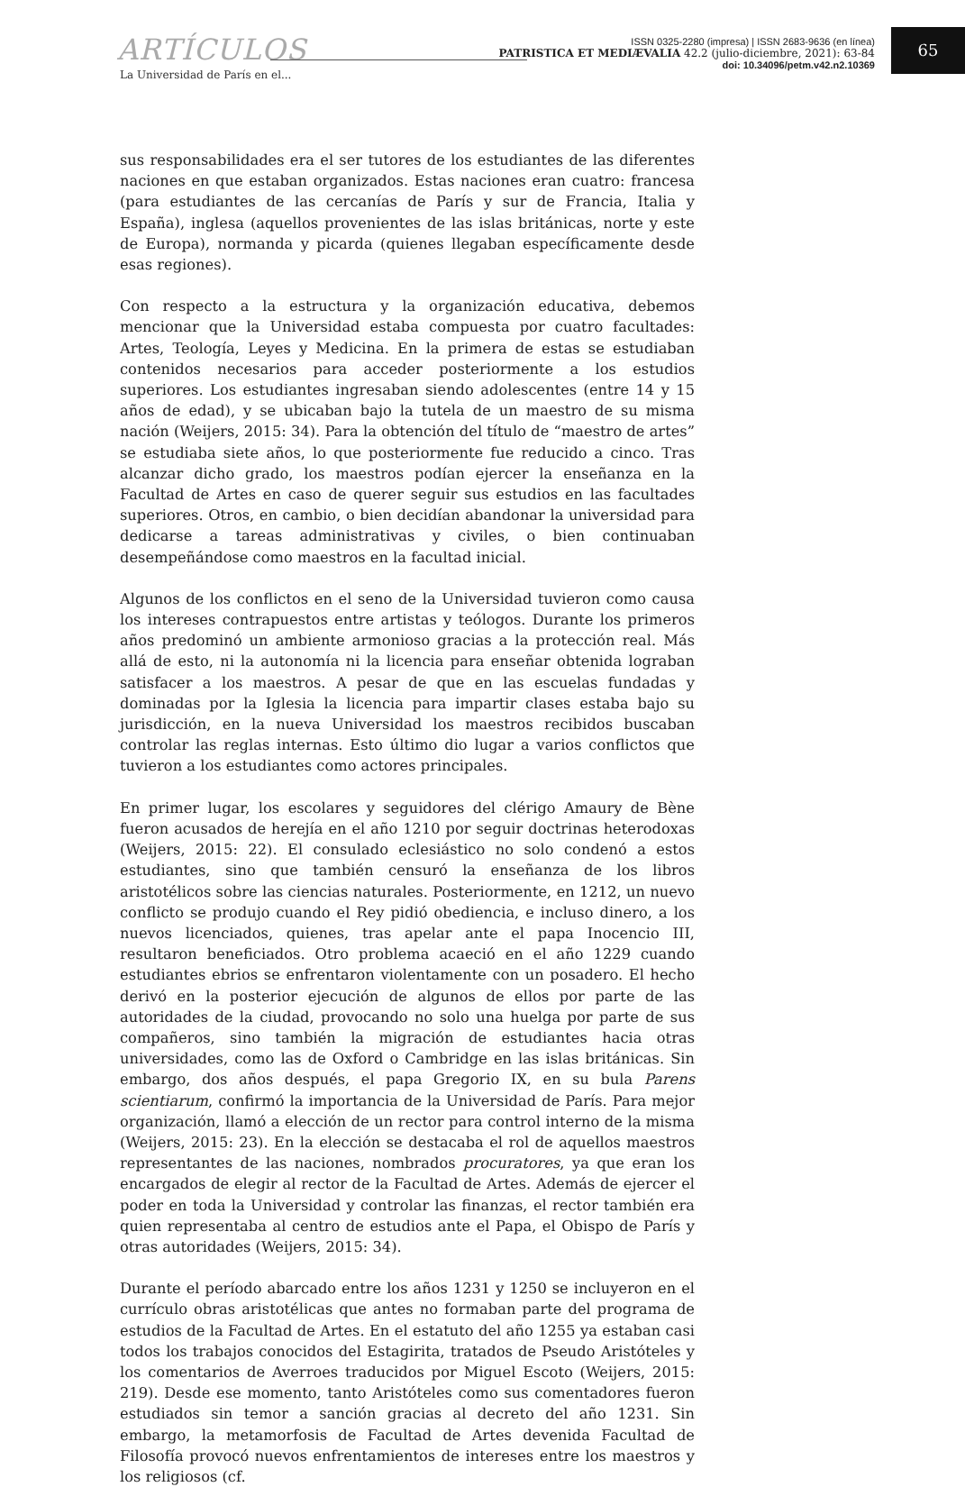ARTÍCULOS
La Universidad de París en el...
ISSN 0325-2280 (impresa) | ISSN 2683-9636 (en línea)
PATRISTICA ET MEDIÆVALIA 42.2 (julio-diciembre, 2021): 63-84
doi: 10.34096/petm.v42.n2.10369
65
sus responsabilidades era el ser tutores de los estudiantes de las diferentes naciones en que estaban organizados. Estas naciones eran cuatro: francesa (para estudiantes de las cercanías de París y sur de Francia, Italia y España), inglesa (aquellos provenientes de las islas británicas, norte y este de Europa), normanda y picarda (quienes llegaban específicamente desde esas regiones).
Con respecto a la estructura y la organización educativa, debemos mencionar que la Universidad estaba compuesta por cuatro facultades: Artes, Teología, Leyes y Medicina. En la primera de estas se estudiaban contenidos necesarios para acceder posteriormente a los estudios superiores. Los estudiantes ingresaban siendo adolescentes (entre 14 y 15 años de edad), y se ubicaban bajo la tutela de un maestro de su misma nación (Weijers, 2015: 34). Para la obtención del título de “maestro de artes” se estudiaba siete años, lo que posteriormente fue reducido a cinco. Tras alcanzar dicho grado, los maestros podían ejercer la enseñanza en la Facultad de Artes en caso de querer seguir sus estudios en las facultades superiores. Otros, en cambio, o bien decidían abandonar la universidad para dedicarse a tareas administrativas y civiles, o bien continuaban desempeñándose como maestros en la facultad inicial.
Algunos de los conflictos en el seno de la Universidad tuvieron como causa los intereses contrapuestos entre artistas y teólogos. Durante los primeros años predominó un ambiente armonioso gracias a la protección real. Más allá de esto, ni la autonomía ni la licencia para enseñar obtenida lograban satisfacer a los maestros. A pesar de que en las escuelas fundadas y dominadas por la Iglesia la licencia para impartir clases estaba bajo su jurisdicción, en la nueva Universidad los maestros recibidos buscaban controlar las reglas internas. Esto último dio lugar a varios conflictos que tuvieron a los estudiantes como actores principales.
En primer lugar, los escolares y seguidores del clérigo Amaury de Bène fueron acusados de herejía en el año 1210 por seguir doctrinas heterodoxas (Weijers, 2015: 22). El consulado eclesiástico no solo condenó a estos estudiantes, sino que también censuró la enseñanza de los libros aristotélicos sobre las ciencias naturales. Posteriormente, en 1212, un nuevo conflicto se produjo cuando el Rey pidió obediencia, e incluso dinero, a los nuevos licenciados, quienes, tras apelar ante el papa Inocencio III, resultaron beneficiados. Otro problema acaeció en el año 1229 cuando estudiantes ebrios se enfrentaron violentamente con un posadero. El hecho derivó en la posterior ejecución de algunos de ellos por parte de las autoridades de la ciudad, provocando no solo una huelga por parte de sus compañeros, sino también la migración de estudiantes hacia otras universidades, como las de Oxford o Cambridge en las islas británicas. Sin embargo, dos años después, el papa Gregorio IX, en su bula Parens scientiarum, confirmó la importancia de la Universidad de París. Para mejor organización, llamó a elección de un rector para control interno de la misma (Weijers, 2015: 23). En la elección se destacaba el rol de aquellos maestros representantes de las naciones, nombrados procuratores, ya que eran los encargados de elegir al rector de la Facultad de Artes. Además de ejercer el poder en toda la Universidad y controlar las finanzas, el rector también era quien representaba al centro de estudios ante el Papa, el Obispo de París y otras autoridades (Weijers, 2015: 34).
Durante el período abarcado entre los años 1231 y 1250 se incluyeron en el currículo obras aristotélicas que antes no formaban parte del programa de estudios de la Facultad de Artes. En el estatuto del año 1255 ya estaban casi todos los trabajos conocidos del Estagirita, tratados de Pseudo Aristóteles y los comentarios de Averroes traducidos por Miguel Escoto (Weijers, 2015: 219). Desde ese momento, tanto Aristóteles como sus comentadores fueron estudiados sin temor a sanción gracias al decreto del año 1231. Sin embargo, la metamorfosis de Facultad de Artes devenida Facultad de Filosofía provocó nuevos enfrentamientos de intereses entre los maestros y los religiosos (cf.